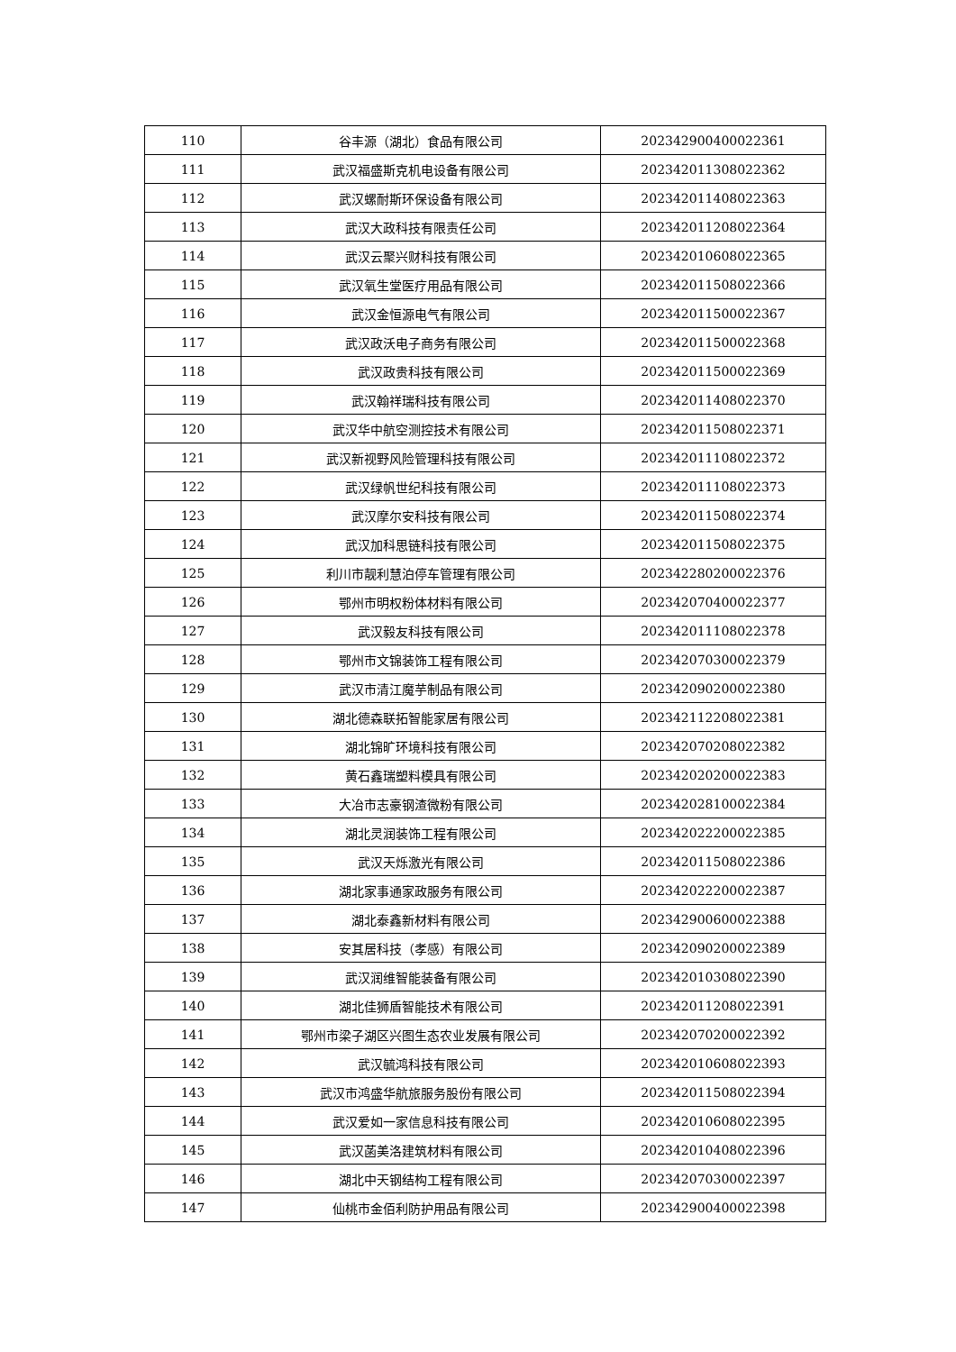| 110 | 谷丰源（湖北）食品有限公司 | 202342900400022361 |
| 111 | 武汉福盛斯克机电设备有限公司 | 202342011308022362 |
| 112 | 武汉螺耐斯环保设备有限公司 | 202342011408022363 |
| 113 | 武汉大政科技有限责任公司 | 202342011208022364 |
| 114 | 武汉云聚兴财科技有限公司 | 202342010608022365 |
| 115 | 武汉氧生堂医疗用品有限公司 | 202342011508022366 |
| 116 | 武汉金恒源电气有限公司 | 202342011500022367 |
| 117 | 武汉政沃电子商务有限公司 | 202342011500022368 |
| 118 | 武汉政贵科技有限公司 | 202342011500022369 |
| 119 | 武汉翰祥瑞科技有限公司 | 202342011408022370 |
| 120 | 武汉华中航空测控技术有限公司 | 202342011508022371 |
| 121 | 武汉新视野风险管理科技有限公司 | 202342011108022372 |
| 122 | 武汉绿帆世纪科技有限公司 | 202342011108022373 |
| 123 | 武汉摩尔安科技有限公司 | 202342011508022374 |
| 124 | 武汉加科思链科技有限公司 | 202342011508022375 |
| 125 | 利川市靓利慧泊停车管理有限公司 | 202342280200022376 |
| 126 | 鄂州市明权粉体材料有限公司 | 202342070400022377 |
| 127 | 武汉毅友科技有限公司 | 202342011108022378 |
| 128 | 鄂州市文锦装饰工程有限公司 | 202342070300022379 |
| 129 | 武汉市清江魔芋制品有限公司 | 202342090200022380 |
| 130 | 湖北德森联拓智能家居有限公司 | 202342112208022381 |
| 131 | 湖北锦旷环境科技有限公司 | 202342070208022382 |
| 132 | 黄石鑫瑞塑料模具有限公司 | 202342020200022383 |
| 133 | 大冶市志豪钢渣微粉有限公司 | 202342028100022384 |
| 134 | 湖北灵润装饰工程有限公司 | 202342022200022385 |
| 135 | 武汉天烁激光有限公司 | 202342011508022386 |
| 136 | 湖北家事通家政服务有限公司 | 202342022200022387 |
| 137 | 湖北泰鑫新材料有限公司 | 202342900600022388 |
| 138 | 安其居科技（孝感）有限公司 | 202342090200022389 |
| 139 | 武汉润维智能装备有限公司 | 202342010308022390 |
| 140 | 湖北佳狮盾智能技术有限公司 | 202342011208022391 |
| 141 | 鄂州市梁子湖区兴图生态农业发展有限公司 | 202342070200022392 |
| 142 | 武汉毓鸿科技有限公司 | 202342010608022393 |
| 143 | 武汉市鸿盛华航旅服务股份有限公司 | 202342011508022394 |
| 144 | 武汉爱如一家信息科技有限公司 | 202342010608022395 |
| 145 | 武汉菡美洛建筑材料有限公司 | 202342010408022396 |
| 146 | 湖北中天钢结构工程有限公司 | 202342070300022397 |
| 147 | 仙桃市金佰利防护用品有限公司 | 202342900400022398 |